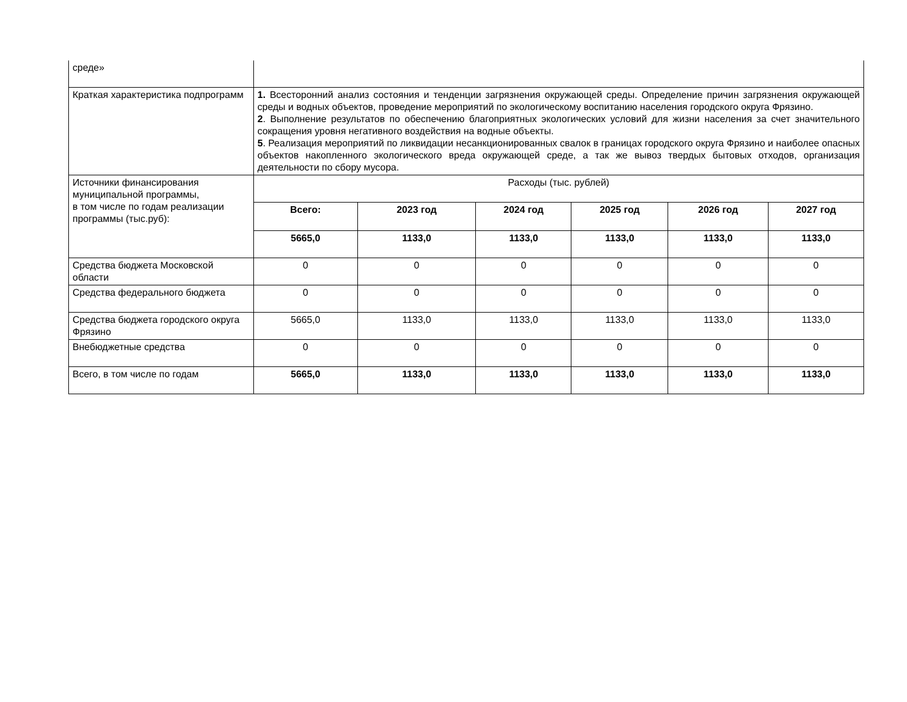| среде» | | | | | | |
| Краткая характеристика подпрограмм | 1. Всесторонний анализ состояния и тенденции загрязнения окружающей среды. Определение причин загрязнения окружающей среды и водных объектов, проведение мероприятий по экологическому воспитанию населения городского округа Фрязино. 2 . Выполнение результатов по обеспечению благоприятных экологических условий для жизни населения за счет значительного сокращения уровня негативного воздействия на водные объекты. 5 . Реализация мероприятий по ликвидации несанкционированных свалок в границах городского округа Фрязино и наиболее опасных объектов накопленного экологического вреда окружающей среде, а так же вывоз твердых бытовых отходов, организация деятельности по сбору мусора. | | | | | |
| Источники финансирования муниципальной программы, в том числе по годам реализации программы (тыс.руб): | Расходы (тыс. рублей) | | | | | |
| | Всего: | 2023 год | 2024 год | 2025 год | 2026 год | 2027 год |
| | 5665,0 | 1133,0 | 1133,0 | 1133,0 | 1133,0 | 1133,0 |
| Средства бюджета Московской области | 0 | 0 | 0 | 0 | 0 | 0 |
| Средства федерального бюджета | 0 | 0 | 0 | 0 | 0 | 0 |
| Средства бюджета городского округа Фрязино | 5665,0 | 1133,0 | 1133,0 | 1133,0 | 1133,0 | 1133,0 |
| Внебюджетные средства | 0 | 0 | 0 | 0 | 0 | 0 |
| Всего, в том числе по годам | 5665,0 | 1133,0 | 1133,0 | 1133,0 | 1133,0 | 1133,0 |